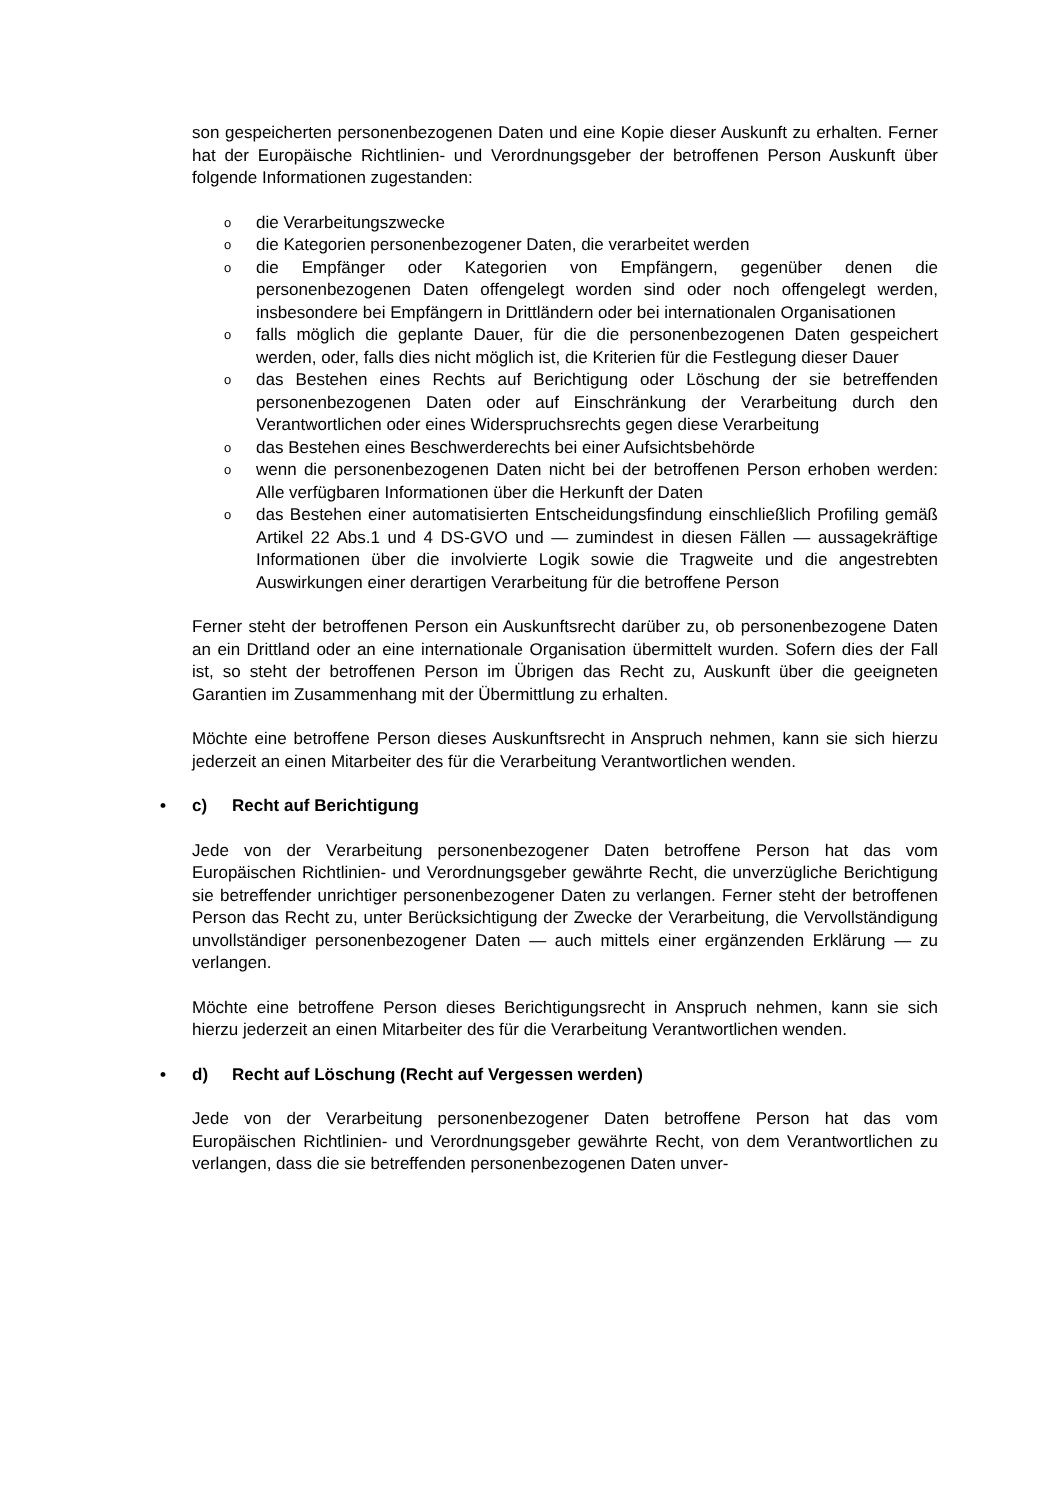son gespeicherten personenbezogenen Daten und eine Kopie dieser Auskunft zu erhalten. Ferner hat der Europäische Richtlinien- und Verordnungsgeber der betroffenen Person Auskunft über folgende Informationen zugestanden:
odie Verarbeitungszwecke
odie Kategorien personenbezogener Daten, die verarbeitet werden
odie Empfänger oder Kategorien von Empfängern, gegenüber denen die personenbezogenen Daten offengelegt worden sind oder noch offengelegt werden, insbesondere bei Empfängern in Drittländern oder bei internationalen Organisationen
ofalls möglich die geplante Dauer, für die die personenbezogenen Daten gespeichert werden, oder, falls dies nicht möglich ist, die Kriterien für die Festlegung dieser Dauer
odas Bestehen eines Rechts auf Berichtigung oder Löschung der sie betreffenden personenbezogenen Daten oder auf Einschränkung der Verarbeitung durch den Verantwortlichen oder eines Widerspruchsrechts gegen diese Verarbeitung
odas Bestehen eines Beschwerderechts bei einer Aufsichtsbehörde
owenn die personenbezogenen Daten nicht bei der betroffenen Person erhoben werden: Alle verfügbaren Informationen über die Herkunft der Daten
odas Bestehen einer automatisierten Entscheidungsfindung einschließlich Profiling gemäß Artikel 22 Abs.1 und 4 DS-GVO und — zumindest in diesen Fällen — aussagekräftige Informationen über die involvierte Logik sowie die Tragweite und die angestrebten Auswirkungen einer derartigen Verarbeitung für die betroffene Person
Ferner steht der betroffenen Person ein Auskunftsrecht darüber zu, ob personenbezogene Daten an ein Drittland oder an eine internationale Organisation übermittelt wurden. Sofern dies der Fall ist, so steht der betroffenen Person im Übrigen das Recht zu, Auskunft über die geeigneten Garantien im Zusammenhang mit der Übermittlung zu erhalten.
Möchte eine betroffene Person dieses Auskunftsrecht in Anspruch nehmen, kann sie sich hierzu jederzeit an einen Mitarbeiter des für die Verarbeitung Verantwortlichen wenden.
• c) Recht auf Berichtigung
Jede von der Verarbeitung personenbezogener Daten betroffene Person hat das vom Europäischen Richtlinien- und Verordnungsgeber gewährte Recht, die unverzügliche Berichtigung sie betreffender unrichtiger personenbezogener Daten zu verlangen. Ferner steht der betroffenen Person das Recht zu, unter Berücksichtigung der Zwecke der Verarbeitung, die Vervollständigung unvollständiger personenbezogener Daten — auch mittels einer ergänzenden Erklärung — zu verlangen.
Möchte eine betroffene Person dieses Berichtigungsrecht in Anspruch nehmen, kann sie sich hierzu jederzeit an einen Mitarbeiter des für die Verarbeitung Verantwortlichen wenden.
• d) Recht auf Löschung (Recht auf Vergessen werden)
Jede von der Verarbeitung personenbezogener Daten betroffene Person hat das vom Europäischen Richtlinien- und Verordnungsgeber gewährte Recht, von dem Verantwortlichen zu verlangen, dass die sie betreffenden personenbezogenen Daten unver-